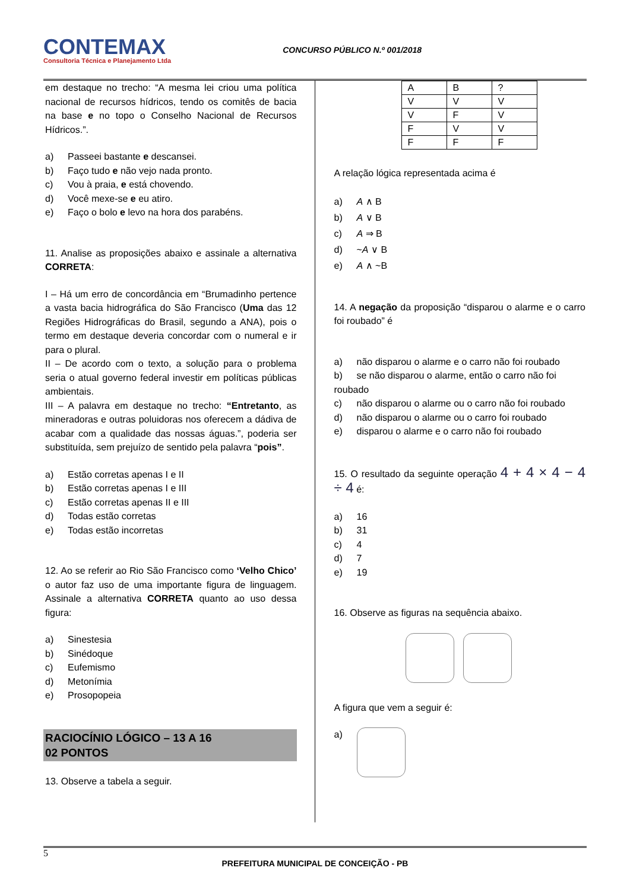CONTEMAX
Consultoria Técnica e Planejamento Ltda
CONCURSO PÚBLICO N.º 001/2018
em destaque no trecho: “A mesma lei criou uma política nacional de recursos hídricos, tendo os comitês de bacia na base e no topo o Conselho Nacional de Recursos Hídricos.”.
a) Passeei bastante e descansei.
b) Faço tudo e não vejo nada pronto.
c) Vou à praia, e está chovendo.
d) Você mexe-se e eu atiro.
e) Faço o bolo e levo na hora dos parabéns.
11. Analise as proposições abaixo e assinale a alternativa CORRETA:
I – Há um erro de concordância em “Brumadinho pertence a vasta bacia hidrográfica do São Francisco (Uma das 12 Regiões Hidrográficas do Brasil, segundo a ANA), pois o termo em destaque deveria concordar com o numeral e ir para o plural.
II – De acordo com o texto, a solução para o problema seria o atual governo federal investir em políticas públicas ambientais.
III – A palavra em destaque no trecho: “Entretanto, as mineradoras e outras poluidoras nos oferecem a dádiva de acabar com a qualidade das nossas águas.”, poderia ser substituída, sem prejuízo de sentido pela palavra “pois”.
a) Estão corretas apenas I e II
b) Estão corretas apenas I e III
c) Estão corretas apenas II e III
d) Todas estão corretas
e) Todas estão incorretas
12. Ao se referir ao Rio São Francisco como ‘Velho Chico’ o autor faz uso de uma importante figura de linguagem. Assinale a alternativa CORRETA quanto ao uso dessa figura:
a) Sinestesia
b) Sinédoque
c) Eufemismo
d) Metonímia
e) Prosopopeia
RACIOCÍNIO LÓGICO – 13 A 16
02 PONTOS
13. Observe a tabela a seguir.
| A | B | ? |
| V | V | V |
| V | F | V |
| F | V | V |
| F | F | F |
A relação lógica representada acima é
a) A ∧ B
b) A ∨ B
c) A ⇒ B
d) ~A ∨ B
e) A ∧ ~B
14. A negação da proposição “disparou o alarme e o carro foi roubado” é
a) não disparou o alarme e o carro não foi roubado
b) se não disparou o alarme, então o carro não foi roubado
c) não disparou o alarme ou o carro não foi roubado
d) não disparou o alarme ou o carro foi roubado
e) disparou o alarme e o carro não foi roubado
15. O resultado da seguinte operação 4 + 4 × 4 − 4 ÷ 4 é:
a) 16
b) 31
c) 4
d) 7
e) 19
16. Observe as figuras na sequência abaixo.
A figura que vem a seguir é:
a)
5
PREFEITURA MUNICIPAL DE CONCEIÇÃO - PB